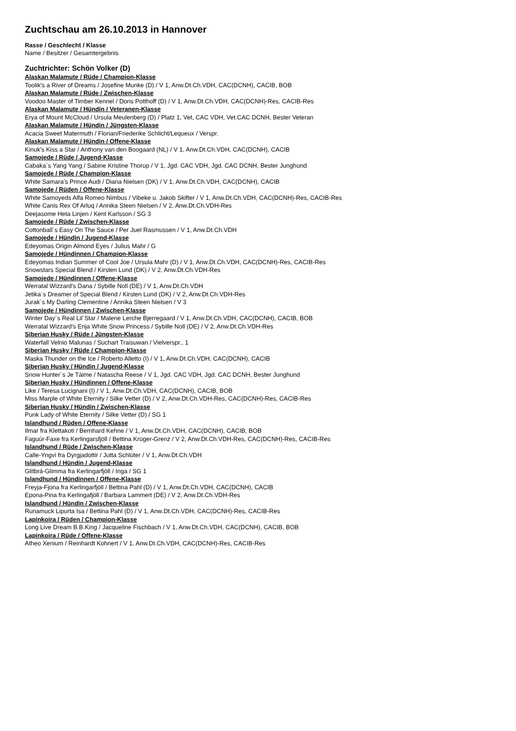Zuchtschau am 26.10.2013 in Hannover
Rasse / Geschlecht / Klasse
Name / Besitzer / Gesamtergebnis
Zuchtrichter: Schön Volker (D)
Alaskan Malamute / Rüde / Champion-Klasse
Toolik's a River of Dreams / Josefine Munke (D) / V 1, Anw.Dt.Ch.VDH, CAC(DCNH), CACIB, BOB
Alaskan Malamute / Rüde / Zwischen-Klasse
Voodoo Master of Timber Kennel / Doris Potthoff (D) / V 1, Anw.Dt.Ch.VDH, CAC(DCNH)-Res, CACIB-Res
Alaskan Malamute / Hündin / Veteranen-Klasse
Erya of Mount McCloud / Ursula Meulenberg (D) / Platz 1, Vet, CAC VDH, Vet.CAC DCNH, Bester Veteran
Alaskan Malamute / Hündin / Jüngsten-Klasse
Acacia Sweet Matermuth / Florian/Friederike Schlicht/Lequeux / Verspr.
Alaskan Malamute / Hündin / Offene-Klasse
Kinuk's Kiss a Star / Anthony van den Boogaard (NL) / V 1, Anw.Dt.Ch.VDH, CAC(DCNH), CACIB
Samojede / Rüde / Jugend-Klasse
Cabaka´s Yang Yang / Sabine Kristine Thorup / V 1, Jgd. CAC VDH, Jgd. CAC DCNH, Bester Junghund
Samojede / Rüde / Champion-Klasse
White Samara's Prince Audi / Diana Nielsen (DK) / V 1, Anw.Dt.Ch.VDH, CAC(DCNH), CACIB
Samojede / Rüden / Offene-Klasse
White Samoyeds Alfa Romeo Nimbus / Vibeke u. Jakob Skifter / V 1, Anw.Dt.Ch.VDH, CAC(DCNH)-Res, CACIB-Res
White Canis Rex Of Arluq / Annika Steen Nielsen / V 2, Anw.Dt.Ch.VDH-Res
Deejasome Heta Linjen / Kent Karlsson / SG 3
Samojede / Rüde / Zwischen-Klasse
Cottonball´s Easy On The Sauce / Per Juel Rasmussen / V 1, Anw.Dt.Ch.VDH
Samojede / Hündin / Jugend-Klasse
Edeyomas Origin Almond Eyes / Julius Mahr / G
Samojede / Hündinnen / Champion-Klasse
Edeyomas Indian Summer of Cool Joe / Ursula Mahr (D) / V 1, Anw.Dt.Ch.VDH, CAC(DCNH)-Res, CACIB-Res
Snowstars Special Blend / Kirsten Lund (DK) / V 2, Anw.Dt.Ch.VDH-Res
Samojede / Hündinnen / Offene-Klasse
Werratal Wizzard's Dana / Sybille Noll (DE) / V 1, Anw.Dt.Ch.VDH
Jetika´s Dreamer of Special Blend / Kirsten Lund (DK) / V 2, Anw.Dt.Ch.VDH-Res
Jurak´s My Darling Clementine / Annika Steen Nielsen / V 3
Samojede / Hündinnen / Zwischen-Klasse
Winter Day´s Real Lil´Star / Malene Lerche Bjerregaard / V 1, Anw.Dt.Ch.VDH, CAC(DCNH), CACIB, BOB
Werratal Wizzard's Enja White Snow Princess / Sybille Noll (DE) / V 2, Anw.Dt.Ch.VDH-Res
Siberian Husky / Rüde / Jüngsten-Klasse
Waterfall Velnio Malunas / Suchart Traisuwan / Vielverspr., 1
Siberian Husky / Rüde / Champion-Klasse
Maska Thunder on the Ice / Roberto Alletto (I) / V 1, Anw.Dt.Ch.VDH, CAC(DCNH), CACIB
Siberian Husky / Hündin / Jugend-Klasse
Snow Hunter´s Je Tàime / Natascha Reese / V 1, Jgd. CAC VDH, Jgd. CAC DCNH, Bester Junghund
Siberian Husky / Hündinnen / Offene-Klasse
Like / Teresa Lucignani (I) / V 1, Anw.Dt.Ch.VDH, CAC(DCNH), CACIB, BOB
Miss Marple of White Eternity / Silke Vetter (D) / V 2, Anw.Dt.Ch.VDH-Res, CAC(DCNH)-Res, CACIB-Res
Siberian Husky / Hündin / Zwischen-Klasse
Punk Lady of White Eternity / Silke Vetter (D) / SG 1
Islandhund / Rüden / Offene-Klasse
Ilmar fra Klettakoti / Bernhard Kehne / V 1, Anw.Dt.Ch.VDH, CAC(DCNH), CACIB, BOB
Faguúr-Faxe fra Kerlingarsfjöll / Bettina Krüger-Grenz / V 2, Anw.Dt.Ch.VDH-Res, CAC(DCNH)-Res, CACIB-Res
Islandhund / Rüde / Zwischen-Klasse
Calle-Yngvi fra Dyrgjadottir / Jutta Schlüter / V 1, Anw.Dt.Ch.VDH
Islandhund / Hündin / Jugend-Klasse
Glitbrá-Glimma fra Kerlingarfjöll / Inga / SG 1
Islandhund / Hündinnen / Offene-Klasse
Freyja-Fjona fra Kerlingarfjöll / Bettina Pahl (D) / V 1, Anw.Dt.Ch.VDH, CAC(DCNH), CACIB
Epona-Pina fra Kerlingafjöll / Barbara Lammert (DE) / V 2, Anw.Dt.Ch.VDH-Res
Islandhund / Hündin / Zwischen-Klasse
Runamuck Lipurta Isa / Bettina Pahl (D) / V 1, Anw.Dt.Ch.VDH, CAC(DCNH)-Res, CACIB-Res
Lapinkoira / Rüden / Champion-Klasse
Long Live Dream B.B.King / Jacqueline Fischbach / V 1, Anw.Dt.Ch.VDH, CAC(DCNH), CACIB, BOB
Lapinkoira / Rüde / Offene-Klasse
Atheo Xenium / Reinhardt Kohnert / V 1, Anw.Dt.Ch.VDH, CAC(DCNH)-Res, CACIB-Res